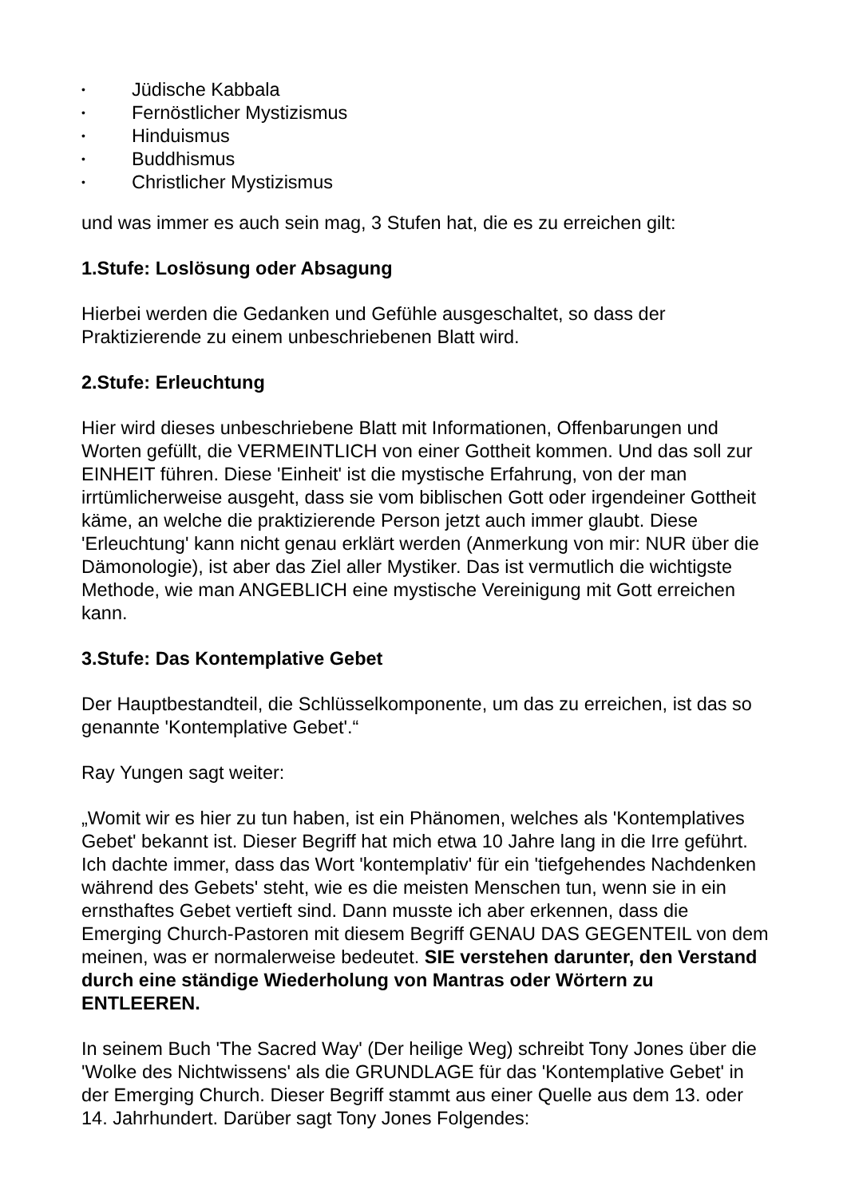• Jüdische Kabbala
• Fernöstlicher Mystizismus
• Hinduismus
• Buddhismus
• Christlicher Mystizismus
und was immer es auch sein mag, 3 Stufen hat, die es zu erreichen gilt:
1.Stufe: Loslösung oder Absagung
Hierbei werden die Gedanken und Gefühle ausgeschaltet, so dass der Praktizierende zu einem unbeschriebenen Blatt wird.
2.Stufe: Erleuchtung
Hier wird dieses unbeschriebene Blatt mit Informationen, Offenbarungen und Worten gefüllt, die VERMEINTLICH von einer Gottheit kommen. Und das soll zur EINHEIT führen. Diese 'Einheit' ist die mystische Erfahrung, von der man irrtümlicherweise ausgeht, dass sie vom biblischen Gott oder irgendeiner Gottheit käme, an welche die praktizierende Person jetzt auch immer glaubt. Diese 'Erleuchtung' kann nicht genau erklärt werden (Anmerkung von mir: NUR über die Dämonologie), ist aber das Ziel aller Mystiker. Das ist vermutlich die wichtigste Methode, wie man ANGEBLICH eine mystische Vereinigung mit Gott erreichen kann.
3.Stufe: Das Kontemplative Gebet
Der Hauptbestandteil, die Schlüsselkomponente, um das zu erreichen, ist das so genannte 'Kontemplative Gebet'.“
Ray Yungen sagt weiter:
„Womit wir es hier zu tun haben, ist ein Phänomen, welches als 'Kontemplatives Gebet' bekannt ist. Dieser Begriff hat mich etwa 10 Jahre lang in die Irre geführt. Ich dachte immer, dass das Wort 'kontemplativ' für ein 'tiefgehendes Nachdenken während des Gebets' steht, wie es die meisten Menschen tun, wenn sie in ein ernsthaftes Gebet vertieft sind. Dann musste ich aber erkennen, dass die Emerging Church-Pastoren mit diesem Begriff GENAU DAS GEGENTEIL von dem meinen, was er normalerweise bedeutet. SIE verstehen darunter, den Verstand durch eine ständige Wiederholung von Mantras oder Wörtern zu ENTLEEREN.
In seinem Buch 'The Sacred Way' (Der heilige Weg) schreibt Tony Jones über die 'Wolke des Nichtwissens' als die GRUNDLAGE für das 'Kontemplative Gebet' in der Emerging Church. Dieser Begriff stammt aus einer Quelle aus dem 13. oder 14. Jahrhundert. Darüber sagt Tony Jones Folgendes: